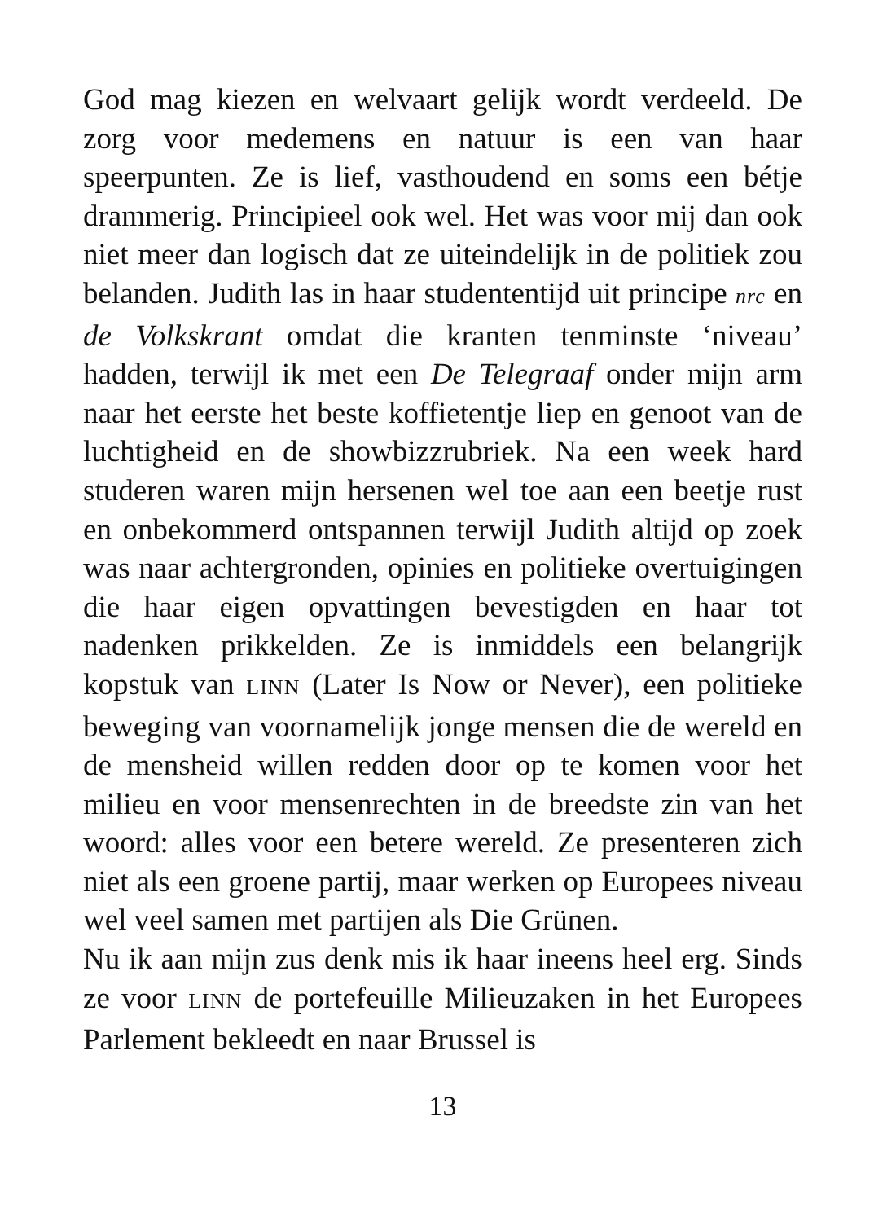God mag kiezen en welvaart gelijk wordt verdeeld. De zorg voor medemens en natuur is een van haar speerpunten. Ze is lief, vasthoudend en soms een bé­tje drammerig. Principieel ook wel. Het was voor mij dan ook niet meer dan logisch dat ze uiteindelijk in de politiek zou belanden. Judith las in haar studen­tentijd uit principe nrc en de Volkskrant omdat die kranten tenminste ‘niveau’ hadden, terwijl ik met een De Telegraaf onder mijn arm naar het eerste het beste koffietentje liep en genoot van de luchtigheid en de showbizzrubriek. Na een week hard studeren waren mijn hersenen wel toe aan een beetje rust en onbekommerd ontspannen terwijl Judith altijd op zoek was naar achtergronden, opinies en politieke overtuigingen die haar eigen opvattingen bevestig­den en haar tot nadenken prikkelden. Ze is inmid­dels een belangrijk kopstuk van LINN (Later Is Now or Never), een politieke beweging van voornamelijk jonge mensen die de wereld en de mensheid willen redden door op te komen voor het milieu en voor mensenrechten in de breedste zin van het woord: al­les voor een betere wereld. Ze presenteren zich niet als een groene partij, maar werken op Europees ni­veau wel veel samen met partijen als Die Grünen.
Nu ik aan mijn zus denk mis ik haar ineens heel erg. Sinds ze voor LINN de portefeuille Milieuzaken in het Europees Parlement bekleedt en naar Brussel is
13